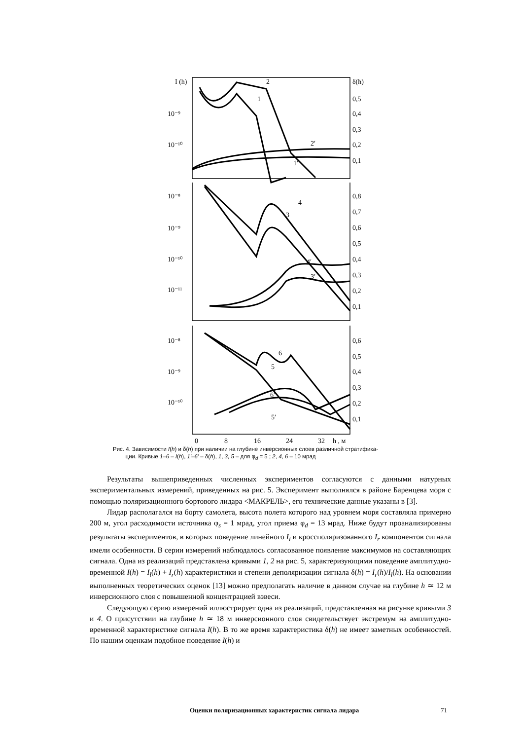I (h)
δ(h)
10⁻⁹
10⁻¹⁰
0,5
0,4
0,3
0,2
0,1
2
1
2′
1′
10⁻⁸
10⁻⁹
10⁻¹⁰
10⁻¹¹
0,8
0,7
0,6
0,5
0,4
0,3
0,2
0,1
4
3
4′
3′
10⁻⁸
10⁻⁹
10⁻¹⁰
0,6
0,5
0,4
0,3
0,2
0,1
6
5
6′
5′
0
8
16
24
32
h , м
Рис. 4. Зависимости I(h) и δ(h) при наличии на глубине инверсионных слоев различной стратифика-
ции. Кривые 1–6 – I(h), 1'–6' – δ(h), 1, 3, 5 – для φ<sub>d</sub> = 5 ; 2, 4, 6 – 10 мрад
Результаты вышеприведенных численных экспериментов согласуются с данными натурных экспериментальных измерений, приведенных на рис. 5. Эксперимент выполнялся в районе Баренцева моря с помощью поляризационного бортового лидара <МАКРЕЛЬ>, его технические данные указаны в [3].
Лидар располагался на борту самолета, высота полета которого над уровнем моря составляла примерно 200 м, угол расходимости источника φ<sub>s</sub> = 1 мрад, угол приема φ<sub>d</sub> = 13 мрад. Ниже будут проанализированы результаты экспериментов, в которых поведение линейного I<sub>l</sub> и кроссполяризованного I<sub>r</sub> компонентов сигнала имели особенности. В серии измерений наблюдалось согласованное появление максимумов на составляющих сигнала. Одна из реализаций представлена кривыми 1, 2 на рис. 5, характеризующими поведение амплитудно-временной I(h) = I<sub>l</sub>(h) + I<sub>r</sub>(h) характеристики и степени деполяризации сигнала δ(h) = I<sub>r</sub>(h)/I<sub>l</sub>(h). На основании выполненных теоретических оценок [13] можно предполагать наличие в данном случае на глубине h ≃ 12 м инверсионного слоя с повышенной концентрацией взвеси.
Следующую серию измерений иллюстрирует одна из реализаций, представленная на рисунке кривыми 3 и 4. О присутствии на глубине h ≃ 18 м инверсионного слоя свидетельствует экстремум на амплитудно-временной характеристике сигнала I(h). В то же время характеристика δ(h) не имеет заметных особенностей. По нашим оценкам подобное поведение I(h) и
Оценки поляризационных характеристик сигнала лидара
71